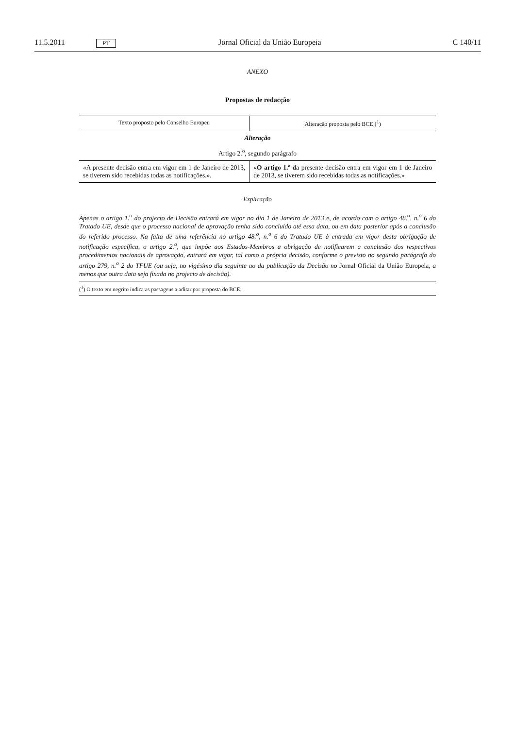11.5.2011 PT Jornal Oficial da União Europeia C 140/11
ANEXO
Propostas de redacção
| Texto proposto pelo Conselho Europeu | Alteração proposta pelo BCE (<sup>1</sup>) |
| --- | --- |
| Alteração | |
| Artigo 2.<sup>o</sup>, segundo parágrafo | |
| «A presente decisão entra em vigor em 1 de Janeiro de 2013, se tiverem sido recebidas todas as notificações.». | « O artigo 1.º d a presente decisão entra em vigor em 1 de Janeiro de 2013, se tiverem sido recebidas todas as notificações.» |
Explicação
Apenas o artigo 1.<sup>o</sup> do projecto de Decisão entrará em vigor no dia 1 de Janeiro de 2013 e, de acordo com o artigo 48.<sup>o</sup>, n.<sup>o</sup> 6 do Tratado UE, desde que o processo nacional de aprovação tenha sido concluído até essa data, ou em data posterior após a conclusão do referido processo. Na falta de uma referência no artigo 48.<sup>o</sup>, n.<sup>o</sup> 6 do Tratado UE à entrada em vigor desta obrigação de notificação específica, o artigo 2.<sup>o</sup>, que impõe aos Estados-Membros a obrigação de notificarem a conclusão dos respectivos procedimentos nacionais de aprovação, entrará em vigor, tal como a própria decisão, conforme o previsto no segundo parágrafo do artigo 279, n.<sup>o</sup> 2 do TFUE (ou seja, no vigésimo dia seguinte ao da publicação da Decisão no Jornal Oficial da União Europeia, a menos que outra data seja fixada no projecto de decisão).
(<sup>1</sup>) O texto em negrito indica as passagens a aditar por proposta do BCE.